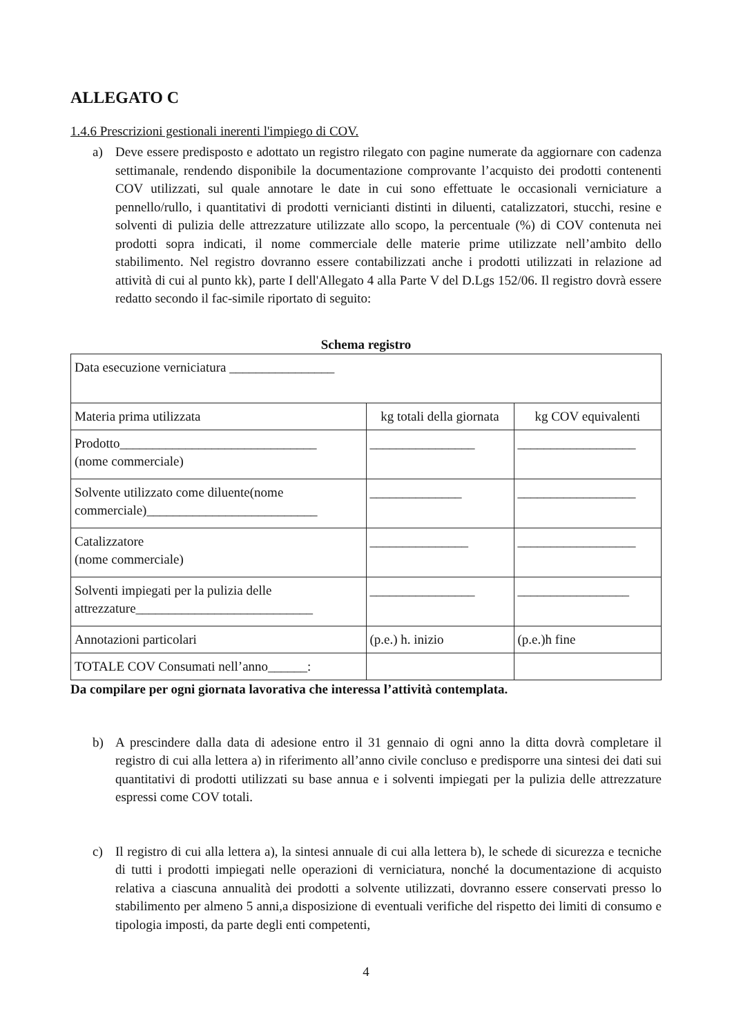ALLEGATO C
1.4.6 Prescrizioni gestionali inerenti l'impiego di COV.
a) Deve essere predisposto e adottato un registro rilegato con pagine numerate da aggiornare con cadenza settimanale, rendendo disponibile la documentazione comprovante l’acquisto dei prodotti contenenti COV utilizzati, sul quale annotare le date in cui sono effettuate le occasionali verniciature a pennello/rullo, i quantitativi di prodotti vernicianti distinti in diluenti, catalizzatori, stucchi, resine e solventi di pulizia delle attrezzature utilizzate allo scopo, la percentuale (%) di COV contenuta nei prodotti sopra indicati, il nome commerciale delle materie prime utilizzate nell’ambito dello stabilimento. Nel registro dovranno essere contabilizzati anche i prodotti utilizzati in relazione ad attività di cui al punto kk), parte I dell'Allegato 4 alla Parte V del D.Lgs 152/06. Il registro dovrà essere redatto secondo il fac-simile riportato di seguito:
Schema registro
| Data esecuzione verniciatura ________________ | | |
| Materia prima utilizzata | kg totali della giornata | kg COV equivalenti |
| Prodotto______________________________ (nome commerciale) | ________________ | __________________ |
| Solvente utilizzato come diluente(nome commerciale)__________________________ | ______________ | __________________ |
| Catalizzatore (nome commerciale) | _______________ | __________________ |
| Solventi impiegati per la pulizia delle attrezzature___________________________ | ________________ | _________________ |
| Annotazioni particolari | (p.e.) h. inizio | (p.e.)h fine |
| TOTALE COV Consumati nell’anno______: | | |
Da compilare per ogni giornata lavorativa che interessa l’attività contemplata.
b) A prescindere dalla data di adesione entro il 31 gennaio di ogni anno la ditta dovrà completare il registro di cui alla lettera a) in riferimento all’anno civile concluso e predisporre una sintesi dei dati sui quantitativi di prodotti utilizzati su base annua e i solventi impiegati per la pulizia delle attrezzature espressi come COV totali.
c) Il registro di cui alla lettera a), la sintesi annuale di cui alla lettera b), le schede di sicurezza e tecniche di tutti i prodotti impiegati nelle operazioni di verniciatura, nonché la documentazione di acquisto relativa a ciascuna annualità dei prodotti a solvente utilizzati, dovranno essere conservati presso lo stabilimento per almeno 5 anni,a disposizione di eventuali verifiche del rispetto dei limiti di consumo e tipologia imposti, da parte degli enti competenti,
4